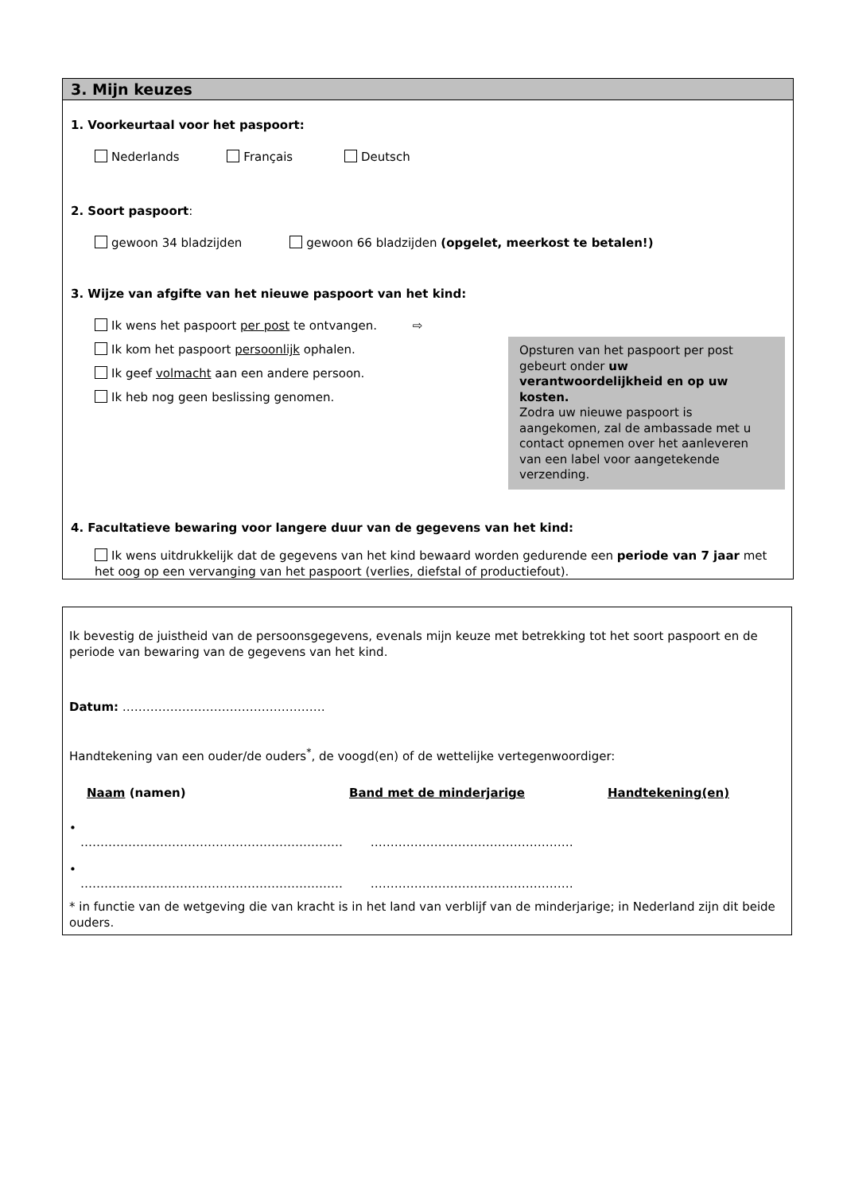3. Mijn keuzes
1. Voorkeurtaal voor het paspoort:
Nederlands Français Deutsch
2. Soort paspoort:
gewoon 34 bladzijden gewoon 66 bladzijden (opgelet, meerkost te betalen!)
3. Wijze van afgifte van het nieuwe paspoort van het kind:
Ik wens het paspoort per post te ontvangen. ⇨
Ik kom het paspoort persoonlijk ophalen.
Ik geef volmacht aan een andere persoon.
Ik heb nog geen beslissing genomen.
Opsturen van het paspoort per post gebeurt onder uw verantwoordelijkheid en op uw kosten.
Zodra uw nieuwe paspoort is aangekomen, zal de ambassade met u contact opnemen over het aanleveren van een label voor aangetekende verzending.
4. Facultatieve bewaring voor langere duur van de gegevens van het kind:
Ik wens uitdrukkelijk dat de gegevens van het kind bewaard worden gedurende een periode van 7 jaar met het oog op een vervanging van het paspoort (verlies, diefstal of productiefout).
Ik bevestig de juistheid van de persoonsgegevens, evenals mijn keuze met betrekking tot het soort paspoort en de periode van bewaring van de gegevens van het kind.
Datum: ……………………………………………
Handtekening van een ouder/de ouders<sup>*</sup>, de voogd(en) of de wettelijke vertegenwoordiger:
Naam (namen) Band met de minderjarige Handtekening(en)
•
………………………………………………………… ……………………………………………
•
………………………………………………………… ……………………………………………
* in functie van de wetgeving die van kracht is in het land van verblijf van de minderjarige; in Nederland zijn dit beide ouders.